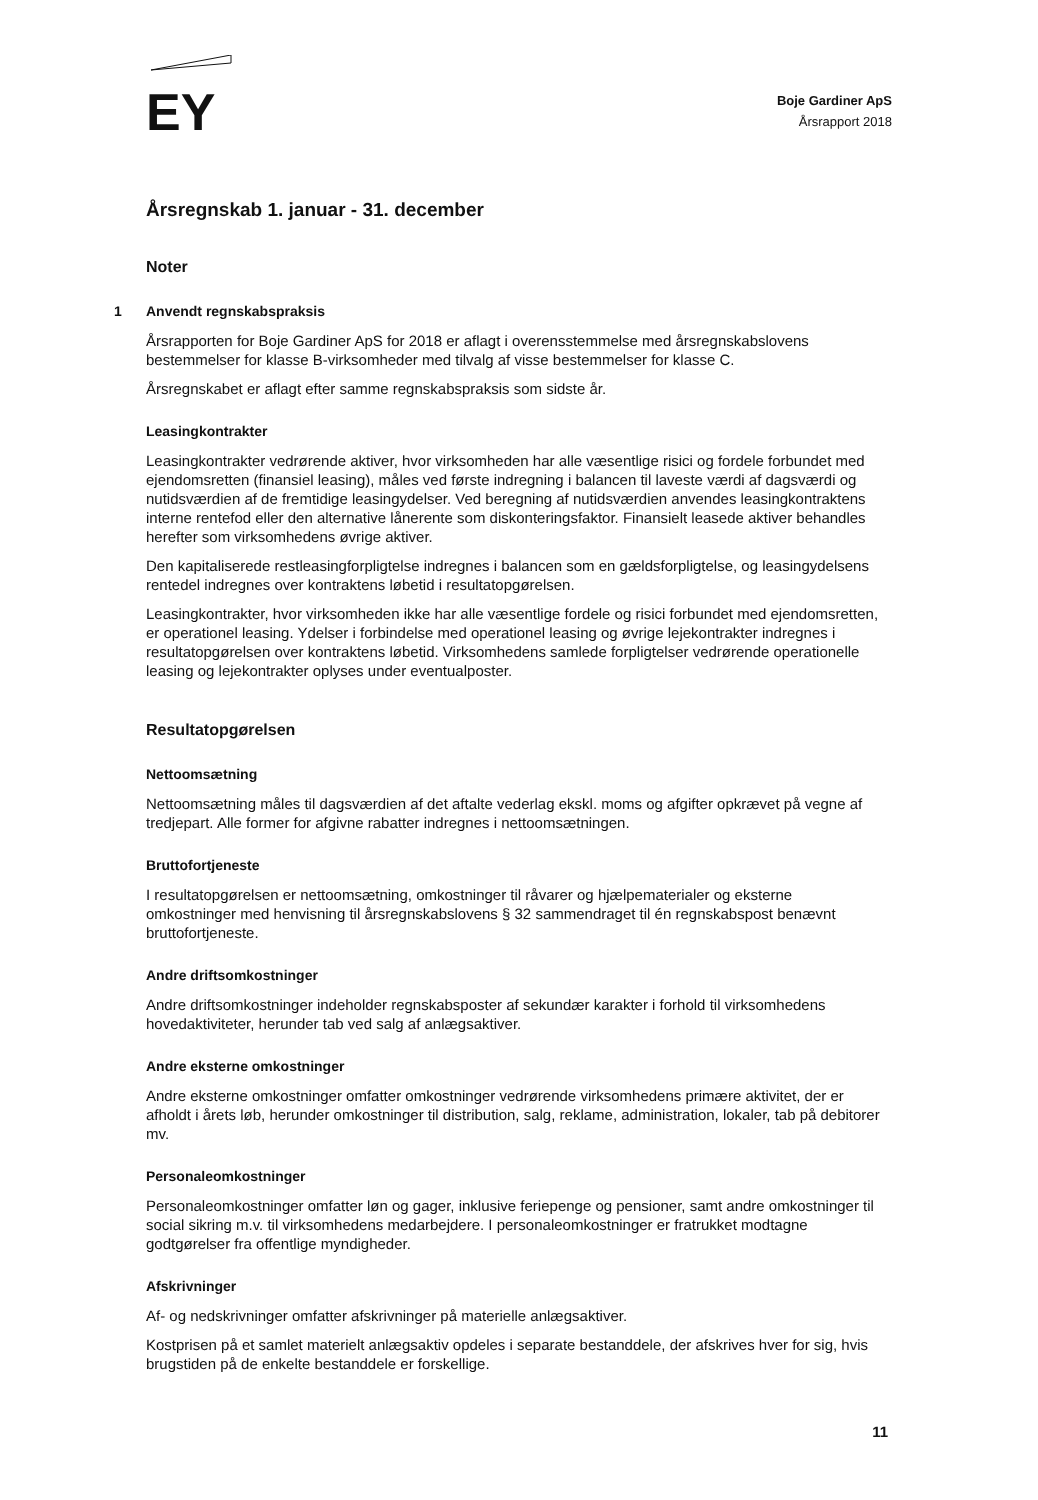EY
Boje Gardiner ApS
Årsrapport 2018
Årsregnskab 1. januar - 31. december
Noter
1 Anvendt regnskabspraksis
Årsrapporten for Boje Gardiner ApS for 2018 er aflagt i overensstemmelse med årsregnskabslovens bestemmelser for klasse B-virksomheder med tilvalg af visse bestemmelser for klasse C.
Årsregnskabet er aflagt efter samme regnskabspraksis som sidste år.
Leasingkontrakter
Leasingkontrakter vedrørende aktiver, hvor virksomheden har alle væsentlige risici og fordele forbundet med ejendomsretten (finansiel leasing), måles ved første indregning i balancen til laveste værdi af dagsværdi og nutidsværdien af de fremtidige leasingydelser. Ved beregning af nutidsværdien anvendes leasingkontraktens interne rentefod eller den alternative lånerente som diskonteringsfaktor. Finansielt leasede aktiver behandles herefter som virksomhedens øvrige aktiver.
Den kapitaliserede restleasingforpligtelse indregnes i balancen som en gældsforpligtelse, og leasingydelsens rentedel indregnes over kontraktens løbetid i resultatopgørelsen.
Leasingkontrakter, hvor virksomheden ikke har alle væsentlige fordele og risici forbundet med ejendomsretten, er operationel leasing. Ydelser i forbindelse med operationel leasing og øvrige lejekontrakter indregnes i resultatopgørelsen over kontraktens løbetid. Virksomhedens samlede forpligtelser vedrørende operationelle leasing og lejekontrakter oplyses under eventualposter.
Resultatopgørelsen
Nettoomsætning
Nettoomsætning måles til dagsværdien af det aftalte vederlag ekskl. moms og afgifter opkrævet på vegne af tredjepart. Alle former for afgivne rabatter indregnes i nettoomsætningen.
Bruttofortjeneste
I resultatopgørelsen er nettoomsætning, omkostninger til råvarer og hjælpematerialer og eksterne omkostninger med henvisning til årsregnskabslovens § 32 sammendraget til én regnskabspost benævnt bruttofortjeneste.
Andre driftsomkostninger
Andre driftsomkostninger indeholder regnskabsposter af sekundær karakter i forhold til virksomhedens hovedaktiviteter, herunder tab ved salg af anlægsaktiver.
Andre eksterne omkostninger
Andre eksterne omkostninger omfatter omkostninger vedrørende virksomhedens primære aktivitet, der er afholdt i årets løb, herunder omkostninger til distribution, salg, reklame, administration, lokaler, tab på debitorer mv.
Personaleomkostninger
Personaleomkostninger omfatter løn og gager, inklusive feriepenge og pensioner, samt andre omkostninger til social sikring m.v. til virksomhedens medarbejdere. I personaleomkostninger er fratrukket modtagne godtgørelser fra offentlige myndigheder.
Afskrivninger
Af- og nedskrivninger omfatter afskrivninger på materielle anlægsaktiver.
Kostprisen på et samlet materielt anlægsaktiv opdeles i separate bestanddele, der afskrives hver for sig, hvis brugstiden på de enkelte bestanddele er forskellige.
11